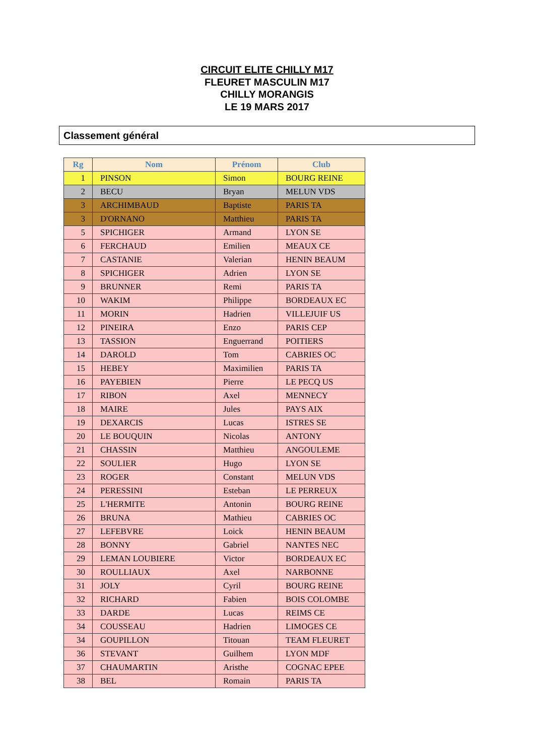CIRCUIT ELITE CHILLY M17
FLEURET MASCULIN M17
CHILLY MORANGIS
LE 19 MARS 2017
Classement général
| Rg | Nom | Prénom | Club |
| --- | --- | --- | --- |
| 1 | PINSON | Simon | BOURG REINE |
| 2 | BECU | Bryan | MELUN VDS |
| 3 | ARCHIMBAUD | Baptiste | PARIS TA |
| 3 | D'ORNANO | Matthieu | PARIS TA |
| 5 | SPICHIGER | Armand | LYON SE |
| 6 | FERCHAUD | Emilien | MEAUX CE |
| 7 | CASTANIE | Valerian | HENIN BEAUM |
| 8 | SPICHIGER | Adrien | LYON SE |
| 9 | BRUNNER | Remi | PARIS TA |
| 10 | WAKIM | Philippe | BORDEAUX EC |
| 11 | MORIN | Hadrien | VILLEJUIF US |
| 12 | PINEIRA | Enzo | PARIS CEP |
| 13 | TASSION | Enguerrand | POITIERS |
| 14 | DAROLD | Tom | CABRIES OC |
| 15 | HEBEY | Maximilien | PARIS TA |
| 16 | PAYEBIEN | Pierre | LE PECQ US |
| 17 | RIBON | Axel | MENNECY |
| 18 | MAIRE | Jules | PAYS AIX |
| 19 | DEXARCIS | Lucas | ISTRES SE |
| 20 | LE BOUQUIN | Nicolas | ANTONY |
| 21 | CHASSIN | Matthieu | ANGOULEME |
| 22 | SOULIER | Hugo | LYON SE |
| 23 | ROGER | Constant | MELUN VDS |
| 24 | PERESSINI | Esteban | LE PERREUX |
| 25 | L'HERMITE | Antonin | BOURG REINE |
| 26 | BRUNA | Mathieu | CABRIES OC |
| 27 | LEFEBVRE | Loick | HENIN BEAUM |
| 28 | BONNY | Gabriel | NANTES NEC |
| 29 | LEMAN LOUBIERE | Victor | BORDEAUX EC |
| 30 | ROULLIAUX | Axel | NARBONNE |
| 31 | JOLY | Cyril | BOURG REINE |
| 32 | RICHARD | Fabien | BOIS COLOMBE |
| 33 | DARDE | Lucas | REIMS CE |
| 34 | COUSSEAU | Hadrien | LIMOGES CE |
| 34 | GOUPILLON | Titouan | TEAM FLEURET |
| 36 | STEVANT | Guilhem | LYON MDF |
| 37 | CHAUMARTIN | Aristhe | COGNAC EPEE |
| 38 | BEL | Romain | PARIS TA |